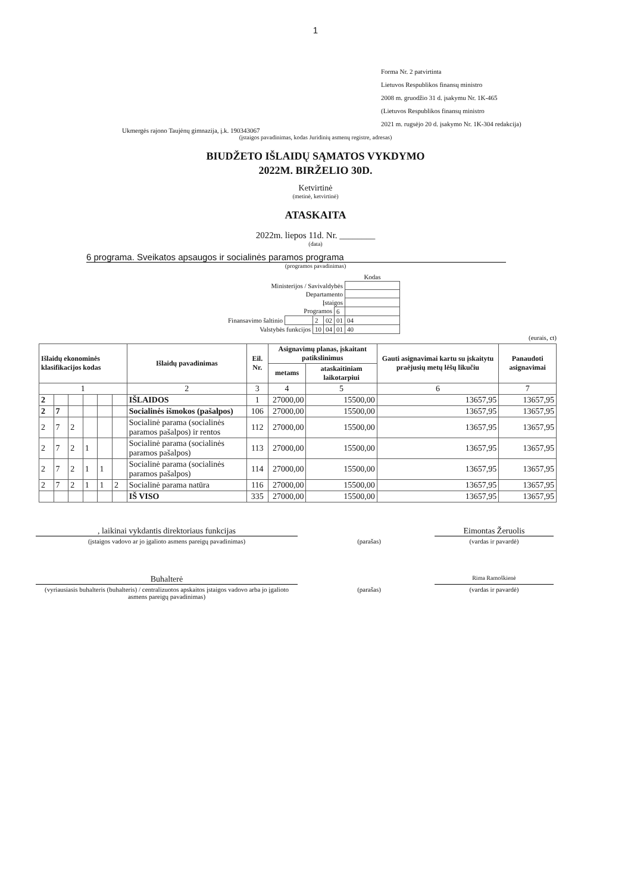1
Forma Nr. 2 patvirtinta
Lietuvos Respublikos finansų ministro
2008 m. gruodžio 31 d. įsakymu Nr. 1K-465
(Lietuvos Respublikos finansų ministro
2021 m. rugsėjo 20 d. įsakymo Nr. 1K-304 redakcija)
Ukmergės rajono Taujėnų gimnazija, į.k. 190343067
(įstaigos pavadinimas, kodas Juridinių asmenų registre, adresas)
BIUDŽETO IŠLAIDŲ SĄMATOS VYKDYMO
2022M. BIRŽELIO 30D.
Ketvirtinė
(metinė, ketvirtinė)
ATASKAITA
2022m. liepos 11d. Nr. ________
(data)
6 programa. Sveikatos apsaugos ir socialinės paramos programa
(programos pavadinimas)
| | | | | | Kodas |
| Ministerijos / Savivaldybės | | | | | |
| Departamento | | | | | |
| Įstaigos | | | | | |
| Programos | | | | 6 | |
| Finansavimo šaltinio | | 2 | 02 | 01 | 04 |
| Valstybės funkcijos | | 10 | 04 | 01 | 40 |
(eurais, ct)
| Išlaidų ekonominės klasifikacijos kodas | | | | | | Išlaidų pavadinimas | Eil. Nr. | Asignavimų planas, įskaitant patikslinimus | | Gauti asignavimai kartu su įskaitytu praėjusių metų lėšų likučiu | Panaudoti asignavimai |
| --- | --- | --- | --- | --- | --- | --- | --- | --- | --- | --- | --- |
| | | | | | | | | metams | ataskaitiniam laikotarpiui | | |
| 1 | | | | | | 2 | 3 | 4 | 5 | 6 | 7 |
| 2 | | | | | | IŠLAIDOS | 1 | 27000,00 | 15500,00 | 13657,95 | 13657,95 |
| 2 | 7 | | | | | Socialinės išmokos (pašalpos) | 106 | 27000,00 | 15500,00 | 13657,95 | 13657,95 |
| 2 | 7 | 2 | | | | Socialinė parama (socialinės paramos pašalpos) ir rentos | 112 | 27000,00 | 15500,00 | 13657,95 | 13657,95 |
| 2 | 7 | 2 | 1 | | | Socialinė parama (socialinės paramos pašalpos) | 113 | 27000,00 | 15500,00 | 13657,95 | 13657,95 |
| 2 | 7 | 2 | 1 | 1 | | Socialinė parama (socialinės paramos pašalpos) | 114 | 27000,00 | 15500,00 | 13657,95 | 13657,95 |
| 2 | 7 | 2 | 1 | 1 | 2 | Socialinė parama natūra | 116 | 27000,00 | 15500,00 | 13657,95 | 13657,95 |
| | | | | | | IŠ VISO | 335 | 27000,00 | 15500,00 | 13657,95 | 13657,95 |
, laikinai vykdantis direktoriaus funkcijas Eimontas Žeruolis
(įstaigos vadovo ar jo įgalioto asmens pareigų pavadinimas) (parašas) (vardas ir pavardė)
Buhalterė
Rima Ramoškienė
(vyriausiasis buhalteris (buhalteris) / centralizuotos apskaitos įstaigos vadovo arba jo įgalioto asmens pareigų pavadinimas)
(parašas) (vardas ir pavardė)